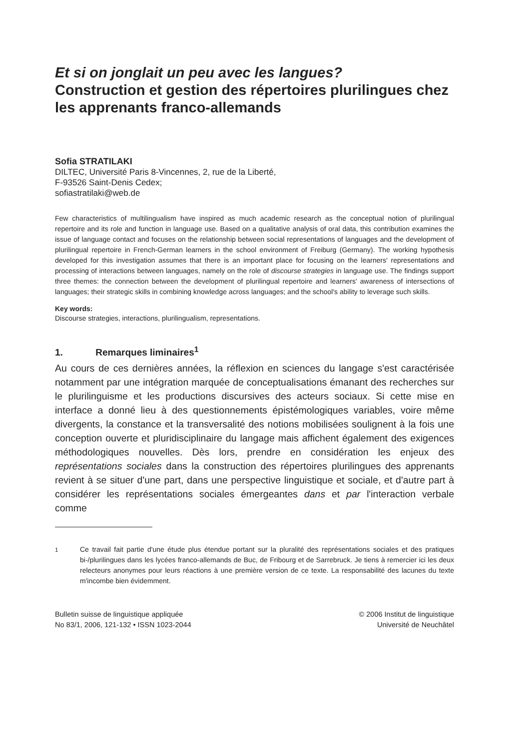Et si on jonglait un peu avec les langues?
Construction et gestion des répertoires plurilingues chez les apprenants franco-allemands
Sofia STRATILAKI
DILTEC, Université Paris 8-Vincennes, 2, rue de la Liberté,
F-93526 Saint-Denis Cedex;
sofiastratilaki@web.de
Few characteristics of multilingualism have inspired as much academic research as the conceptual notion of plurilingual repertoire and its role and function in language use. Based on a qualitative analysis of oral data, this contribution examines the issue of language contact and focuses on the relationship between social representations of languages and the development of plurilingual repertoire in French-German learners in the school environment of Freiburg (Germany). The working hypothesis developed for this investigation assumes that there is an important place for focusing on the learners' representations and processing of interactions between languages, namely on the role of discourse strategies in language use. The findings support three themes: the connection between the development of plurilingual repertoire and learners' awareness of intersections of languages; their strategic skills in combining knowledge across languages; and the school's ability to leverage such skills.
Key words:
Discourse strategies, interactions, plurilingualism, representations.
1. Remarques liminaires<sup>1</sup>
Au cours de ces dernières années, la réflexion en sciences du langage s'est caractérisée notamment par une intégration marquée de conceptualisations émanant des recherches sur le plurilinguisme et les productions discursives des acteurs sociaux. Si cette mise en interface a donné lieu à des questionnements épistémologiques variables, voire même divergents, la constance et la transversalité des notions mobilisées soulignent à la fois une conception ouverte et pluridisciplinaire du langage mais affichent également des exigences méthodologiques nouvelles. Dès lors, prendre en considération les enjeux des représentations sociales dans la construction des répertoires plurilingues des apprenants revient à se situer d'une part, dans une perspective linguistique et sociale, et d'autre part à considérer les représentations sociales émergeantes dans et par l'interaction verbale comme
<sup>1</sup> Ce travail fait partie d'une étude plus étendue portant sur la pluralité des représentations sociales et des pratiques bi-/plurilingues dans les lycées franco-allemands de Buc, de Fribourg et de Sarrebruck. Je tiens à remercier ici les deux relecteurs anonymes pour leurs réactions à une première version de ce texte. La responsabilité des lacunes du texte m'incombe bien évidemment.
Bulletin suisse de linguistique appliquée
No 83/1, 2006, 121-132 • ISSN 1023-2044
© 2006 Institut de linguistique
Université de Neuchâtel